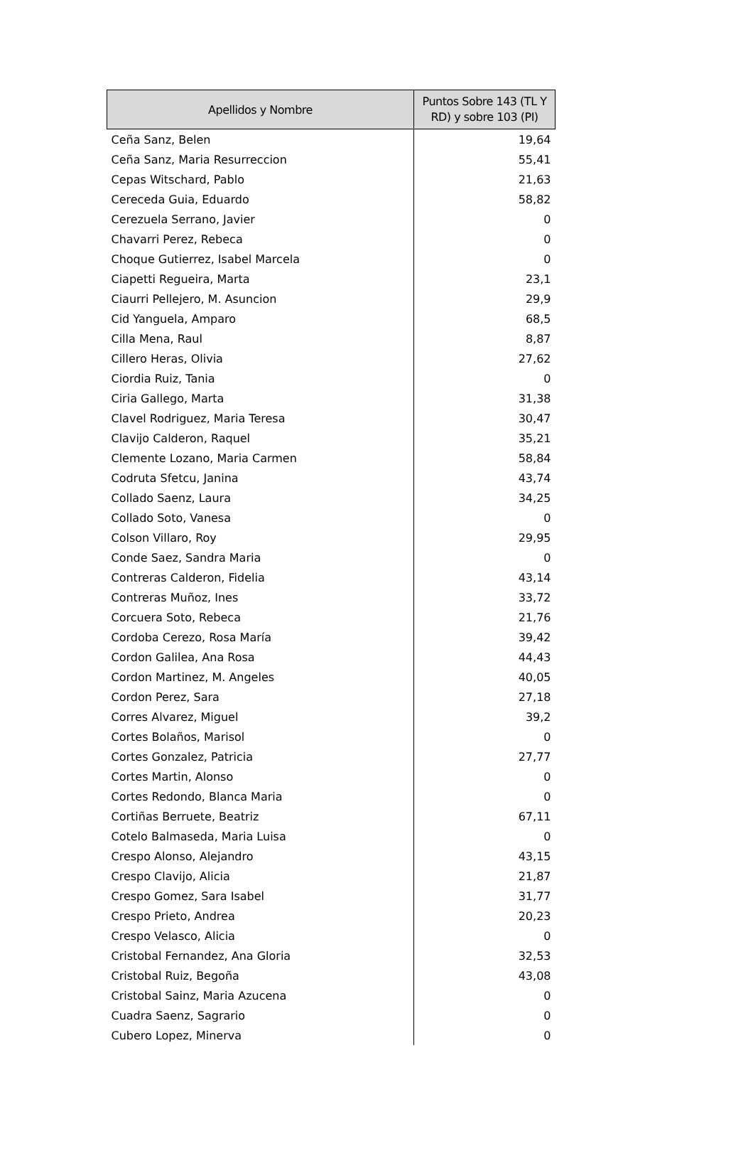| Apellidos y Nombre | Puntos Sobre 143 (TL Y RD) y sobre 103 (PI) |
| --- | --- |
| Ceña Sanz, Belen | 19,64 |
| Ceña Sanz, Maria Resurreccion | 55,41 |
| Cepas Witschard, Pablo | 21,63 |
| Cereceda Guia, Eduardo | 58,82 |
| Cerezuela Serrano, Javier | 0 |
| Chavarri Perez, Rebeca | 0 |
| Choque Gutierrez, Isabel Marcela | 0 |
| Ciapetti Regueira, Marta | 23,1 |
| Ciaurri Pellejero, M. Asuncion | 29,9 |
| Cid Yanguela, Amparo | 68,5 |
| Cilla Mena, Raul | 8,87 |
| Cillero Heras, Olivia | 27,62 |
| Ciordia Ruiz, Tania | 0 |
| Ciria Gallego, Marta | 31,38 |
| Clavel Rodriguez, Maria Teresa | 30,47 |
| Clavijo Calderon, Raquel | 35,21 |
| Clemente Lozano, Maria Carmen | 58,84 |
| Codruta Sfetcu, Janina | 43,74 |
| Collado Saenz, Laura | 34,25 |
| Collado Soto, Vanesa | 0 |
| Colson Villaro, Roy | 29,95 |
| Conde Saez, Sandra Maria | 0 |
| Contreras Calderon, Fidelia | 43,14 |
| Contreras Muñoz, Ines | 33,72 |
| Corcuera Soto, Rebeca | 21,76 |
| Cordoba Cerezo, Rosa María | 39,42 |
| Cordon Galilea, Ana Rosa | 44,43 |
| Cordon Martinez, M. Angeles | 40,05 |
| Cordon Perez, Sara | 27,18 |
| Corres Alvarez, Miguel | 39,2 |
| Cortes Bolaños, Marisol | 0 |
| Cortes Gonzalez, Patricia | 27,77 |
| Cortes Martin, Alonso | 0 |
| Cortes Redondo, Blanca Maria | 0 |
| Cortiñas Berruete, Beatriz | 67,11 |
| Cotelo Balmaseda, Maria Luisa | 0 |
| Crespo Alonso, Alejandro | 43,15 |
| Crespo Clavijo, Alicia | 21,87 |
| Crespo Gomez, Sara Isabel | 31,77 |
| Crespo Prieto, Andrea | 20,23 |
| Crespo Velasco, Alicia | 0 |
| Cristobal Fernandez, Ana Gloria | 32,53 |
| Cristobal Ruiz, Begoña | 43,08 |
| Cristobal Sainz, Maria Azucena | 0 |
| Cuadra Saenz, Sagrario | 0 |
| Cubero Lopez, Minerva | 0 |